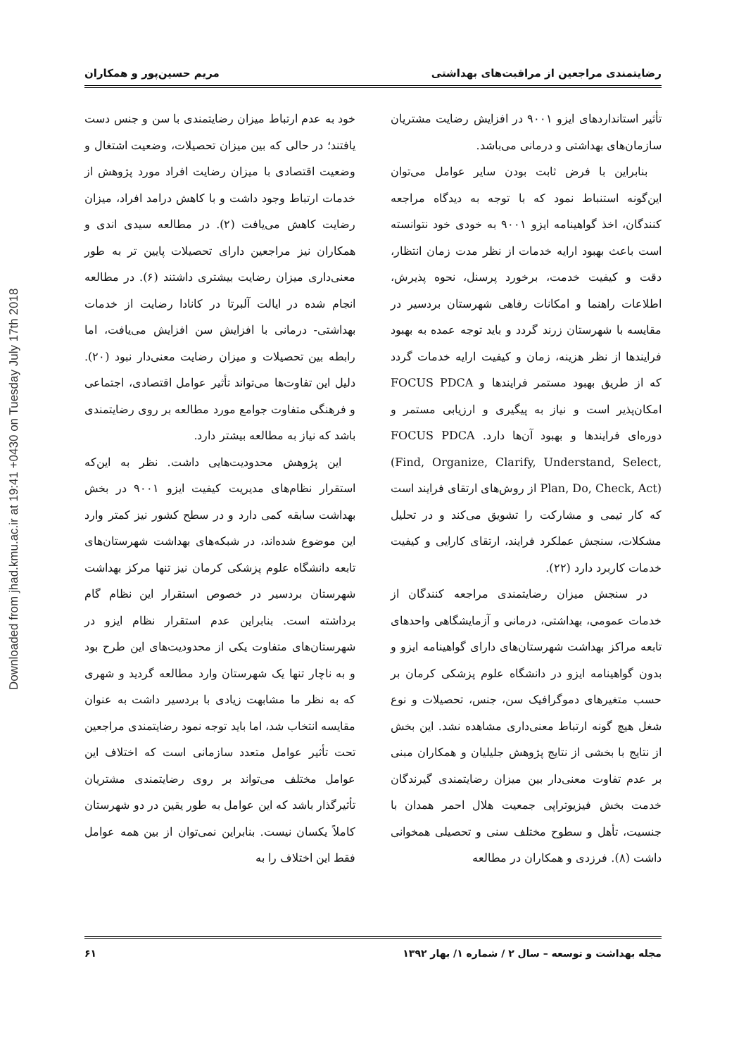Downloaded from jhad.kmu.ac.ir at 19:41 +0430 on Tuesday July 17th 2018
رضایتمندی مراجعین از مراقبت‌های بهداشتی مریم حسین‌پور و همکاران
تأثیر استانداردهای ایزو ۹۰۰۱ در افزایش رضایت مشتریان سازمان‌های بهداشتی و درمانی می‌باشد.
بنابراین با فرض ثابت بودن سایر عوامل می‌توان این‌گونه استنباط نمود که با توجه به دیدگاه مراجعه کنندگان، اخذ گواهینامه ایزو ۹۰۰۱ به خودی خود نتوانسته است باعث بهبود ارایه خدمات از نظر مدت زمان انتظار، دقت و کیفیت خدمت، برخورد پرسنل، نحوه پذیرش، اطلاعات راهنما و امکانات رفاهی شهرستان بردسیر در مقایسه با شهرستان زرند گردد و باید توجه عمده به بهبود فرایندها از نظر هزینه، زمان و کیفیت ارایه خدمات گردد که از طریق بهبود مستمر فرایندها و FOCUS PDCA امکان‌پذیر است و نیاز به پیگیری و ارزیابی مستمر و دوره‌ای فرایندها و بهبود آن‌ها دارد. FOCUS PDCA (Find, Organize, Clarify, Understand, Select, Plan, Do, Check, Act) از روش‌های ارتقای فرایند است که کار تیمی و مشارکت را تشویق می‌کند و در تحلیل مشکلات، سنجش عملکرد فرایند، ارتقای کارایی و کیفیت خدمات کاربرد دارد (۲۲).
در سنجش میزان رضایتمندی مراجعه کنندگان از خدمات عمومی، بهداشتی، درمانی و آزمایشگاهی واحدهای تابعه مراکز بهداشت شهرستان‌های دارای گواهینامه ایزو و بدون گواهینامه ایزو در دانشگاه علوم پزشکی کرمان بر حسب متغیرهای دموگرافیک سن، جنس، تحصیلات و نوع شغل هیچ گونه ارتباط معنی‌داری مشاهده نشد. این بخش از نتایج با بخشی از نتایج پژوهش جلیلیان و همکاران مبنی بر عدم تفاوت معنی‌دار بین میزان رضایتمندی گیرندگان خدمت بخش فیزیوتراپی جمعیت هلال احمر همدان با جنسیت، تأهل و سطوح مختلف سنی و تحصیلی همخوانی داشت (۸). فرزدی و همکاران در مطالعه
خود به عدم ارتباط میزان رضایتمندی با سن و جنس دست یافتند؛ در حالی که بین میزان تحصیلات، وضعیت اشتغال و وضعیت اقتصادی با میزان رضایت افراد مورد پژوهش از خدمات ارتباط وجود داشت و با کاهش درامد افراد، میزان رضایت کاهش می‌یافت (۲). در مطالعه سیدی اندی و همکاران نیز مراجعین دارای تحصیلات پایین تر به طور معنی‌داری میزان رضایت بیشتری داشتند (۶). در مطالعه انجام شده در ایالت آلبرتا در کانادا رضایت از خدمات بهداشتی- درمانی با افزایش سن افزایش می‌یافت، اما رابطه بین تحصیلات و میزان رضایت معنی‌دار نبود (۲۰). دلیل این تفاوت‌ها می‌تواند تأثیر عوامل اقتصادی، اجتماعی و فرهنگی متفاوت جوامع مورد مطالعه بر روی رضایتمندی باشد که نیاز به مطالعه بیشتر دارد.
این پژوهش محدودیت‌هایی داشت. نظر به این‌که استقرار نظام‌های مدیریت کیفیت ایزو ۹۰۰۱ در بخش بهداشت سابقه کمی دارد و در سطح کشور نیز کمتر وارد این موضوع شده‌اند، در شبکه‌های بهداشت شهرستان‌های تابعه دانشگاه علوم پزشکی کرمان نیز تنها مرکز بهداشت شهرستان بردسیر در خصوص استقرار این نظام گام برداشته است. بنابراین عدم استقرار نظام ایزو در شهرستان‌های متفاوت یکی از محدودیت‌های این طرح بود و به ناچار تنها یک شهرستان وارد مطالعه گردید و شهری که به نظر ما مشابهت زیادی با بردسیر داشت به عنوان مقایسه انتخاب شد، اما باید توجه نمود رضایتمندی مراجعین تحت تأثیر عوامل متعدد سازمانی است که اختلاف این عوامل مختلف می‌تواند بر روی رضایتمندی مشتریان تأثیرگذار باشد که این عوامل به طور یقین در دو شهرستان کاملاً یکسان نیست. بنابراین نمی‌توان از بین همه عوامل فقط این اختلاف را به
مجله بهداشت و توسعه – سال ۲ / شماره ۱/ بهار ۱۳۹۲ ۶۱